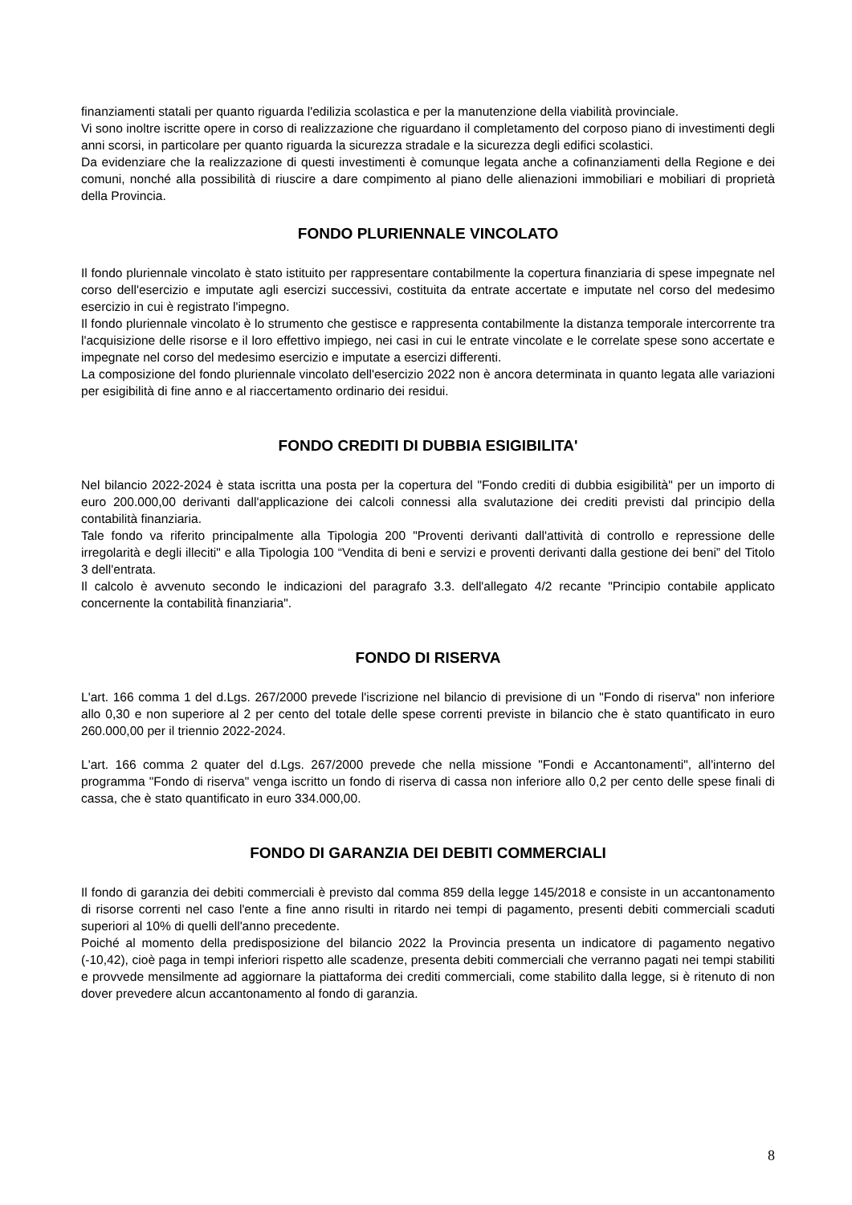finanziamenti statali per quanto riguarda l'edilizia scolastica e per la manutenzione della viabilità provinciale.
Vi sono inoltre iscritte opere in corso di realizzazione che riguardano il completamento del corposo piano di investimenti degli anni scorsi, in particolare per quanto riguarda la sicurezza stradale e la sicurezza degli edifici scolastici.
Da evidenziare che la realizzazione di questi investimenti è comunque legata anche a cofinanziamenti della Regione e dei comuni, nonché alla possibilità di riuscire a dare compimento al piano delle alienazioni immobiliari e mobiliari di proprietà della Provincia.
FONDO PLURIENNALE VINCOLATO
Il fondo pluriennale vincolato è stato istituito per rappresentare contabilmente la copertura finanziaria di spese impegnate nel corso dell'esercizio e imputate agli esercizi successivi, costituita da entrate accertate e imputate nel corso del medesimo esercizio in cui è registrato l'impegno.
Il fondo pluriennale vincolato è lo strumento che gestisce e rappresenta contabilmente la distanza temporale intercorrente tra l'acquisizione delle risorse e il loro effettivo impiego, nei casi in cui le entrate vincolate e le correlate spese sono accertate e impegnate nel corso del medesimo esercizio e imputate a esercizi differenti.
La composizione del fondo pluriennale vincolato dell'esercizio 2022 non è ancora determinata in quanto legata alle variazioni per esigibilità di fine anno e al riaccertamento ordinario dei residui.
FONDO CREDITI DI DUBBIA ESIGIBILITA'
Nel bilancio 2022-2024 è stata iscritta una posta per la copertura del "Fondo crediti di dubbia esigibilità" per un importo di euro 200.000,00 derivanti dall'applicazione dei calcoli connessi alla svalutazione dei crediti previsti dal principio della contabilità finanziaria.
Tale fondo va riferito principalmente alla Tipologia 200 "Proventi derivanti dall'attività di controllo e repressione delle irregolarità e degli illeciti" e alla Tipologia 100 “Vendita di beni e servizi e proventi derivanti dalla gestione dei beni” del Titolo 3 dell'entrata.
Il calcolo è avvenuto secondo le indicazioni del paragrafo 3.3. dell'allegato 4/2 recante "Principio contabile applicato concernente la contabilità finanziaria".
FONDO DI RISERVA
L'art. 166 comma 1 del d.Lgs. 267/2000 prevede l'iscrizione nel bilancio di previsione di un "Fondo di riserva" non inferiore allo 0,30 e non superiore al 2 per cento del totale delle spese correnti previste in bilancio che è stato quantificato in euro 260.000,00 per il triennio 2022-2024.
L'art. 166 comma 2 quater del d.Lgs. 267/2000 prevede che nella missione "Fondi e Accantonamenti", all'interno del programma "Fondo di riserva" venga iscritto un fondo di riserva di cassa non inferiore allo 0,2 per cento delle spese finali di cassa, che è stato quantificato in euro 334.000,00.
FONDO DI GARANZIA DEI DEBITI COMMERCIALI
Il fondo di garanzia dei debiti commerciali è previsto dal comma 859 della legge 145/2018 e consiste in un accantonamento di risorse correnti nel caso l'ente a fine anno risulti in ritardo nei tempi di pagamento, presenti debiti commerciali scaduti superiori al 10% di quelli dell'anno precedente.
Poiché al momento della predisposizione del bilancio 2022 la Provincia presenta un indicatore di pagamento negativo (-10,42), cioè paga in tempi inferiori rispetto alle scadenze, presenta debiti commerciali che verranno pagati nei tempi stabiliti e provvede mensilmente ad aggiornare la piattaforma dei crediti commerciali, come stabilito dalla legge, si è ritenuto di non dover prevedere alcun accantonamento al fondo di garanzia.
8